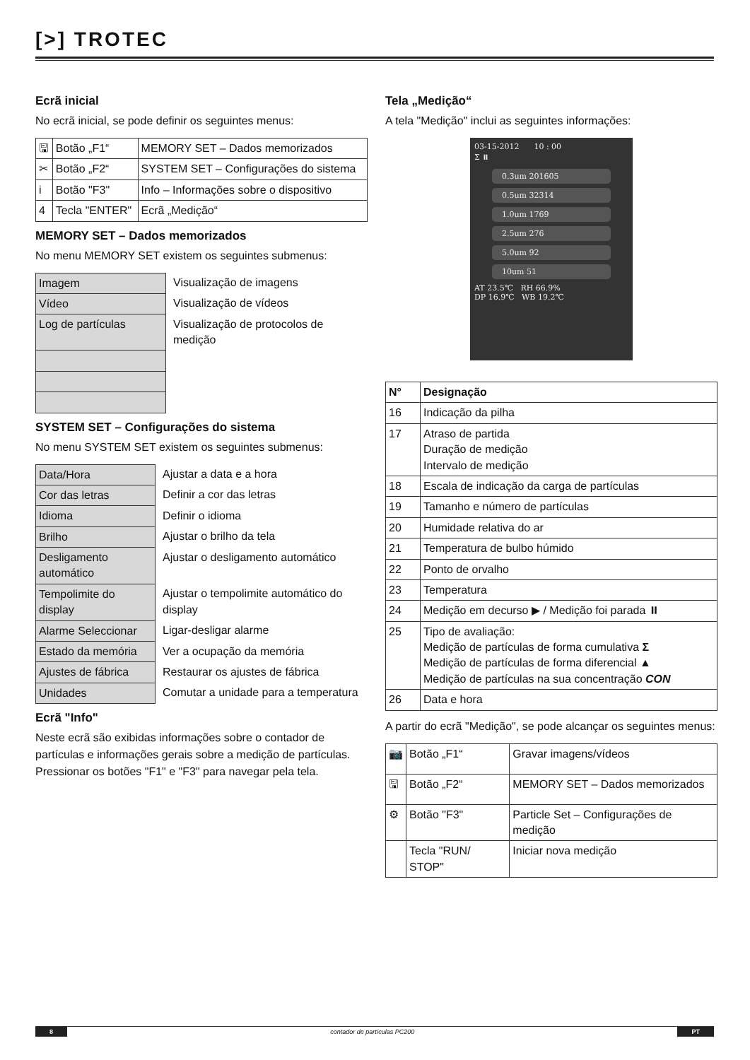[>] TROTEC
Ecrã inicial
No ecrã inicial, se pode definir os seguintes menus:
| 🖫 | Botão „F1“ | MEMORY SET – Dados memorizados |
| ✂ | Botão „F2“ | SYSTEM SET – Configurações do sistema |
| i | Botão "F3" | Info – Informações sobre o dispositivo |
| 4 | Tecla "ENTER" | Ecrã „Medição“ |
MEMORY SET – Dados memorizados
No menu MEMORY SET existem os seguintes submenus:
| Imagem | Visualização de imagens |
| Vídeo | Visualização de vídeos |
| Log de partículas | Visualização de protocolos de medição |
SYSTEM SET – Configurações do sistema
No menu SYSTEM SET existem os seguintes submenus:
| Data/Hora | Ajustar a data e a hora |
| Cor das letras | Definir a cor das letras |
| Idioma | Definir o idioma |
| Brilho | Ajustar o brilho da tela |
| Desligamento automático | Ajustar o desligamento automático |
| Tempolimite do display | Ajustar o tempolimite automático do display |
| Alarme Seleccionar | Ligar-desligar alarme |
| Estado da memória | Ver a ocupação da memória |
| Ajustes de fábrica | Restaurar os ajustes de fábrica |
| Unidades | Comutar a unidade para a temperatura |
Ecrã "Info"
Neste ecrã são exibidas informações sobre o contador de partículas e informações gerais sobre a medição de partículas. Pressionar os botões "F1" e "F3" para navegar pela tela.
Tela „Medição“
A tela "Medição" inclui as seguintes informações:
03-15-2012 10 : 00
Σ ⏸
0.3um 201605
0.5um 32314
1.0um 1769
2.5um 276
5.0um 92
10um 51
AT 23.5℃ RH 66.9%
DP 16.9℃ WB 19.2℃
| N° | Designação |
| --- | --- |
| 16 | Indicação da pilha |
| 17 | Atraso de partida Duração de medição Intervalo de medição |
| 18 | Escala de indicação da carga de partículas |
| 19 | Tamanho e número de partículas |
| 20 | Humidade relativa do ar |
| 21 | Temperatura de bulbo húmido |
| 22 | Ponto de orvalho |
| 23 | Temperatura |
| 24 | Medição em decurso ▶ / Medição foi parada ⏸ |
| 25 | Tipo de avaliação: Medição de partículas de forma cumulativa Σ Medição de partículas de forma diferencial ▲ Medição de partículas na sua concentração CON |
| 26 | Data e hora |
A partir do ecrã "Medição", se pode alcançar os seguintes menus:
| 📷 | Botão „F1“ | Gravar imagens/vídeos |
| 🖫 | Botão „F2“ | MEMORY SET – Dados memorizados |
| ⚙ | Botão "F3" | Particle Set – Configurações de medição |
| | Tecla "RUN/ STOP" | Iniciar nova medição |
8 contador de partículas PC200 PT